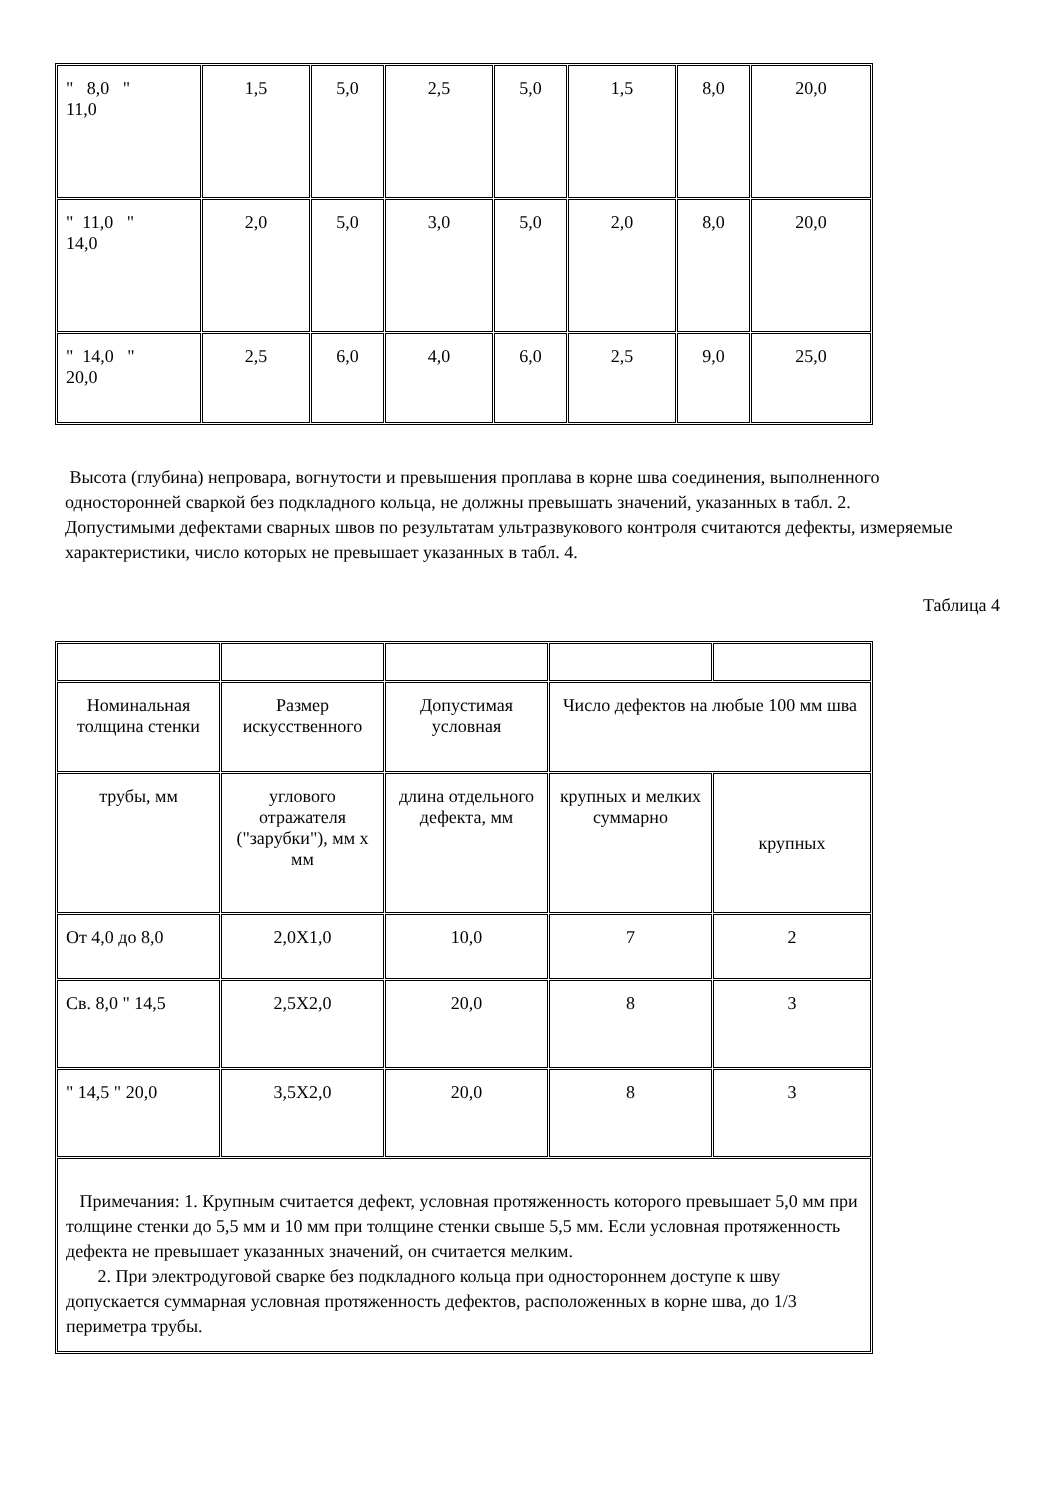| " 8,0 " 11,0 | 1,5 | 5,0 | 2,5 | 5,0 | 1,5 | 8,0 | 20,0 |
| " 11,0 " 14,0 | 2,0 | 5,0 | 3,0 | 5,0 | 2,0 | 8,0 | 20,0 |
| " 14,0 " 20,0 | 2,5 | 6,0 | 4,0 | 6,0 | 2,5 | 9,0 | 25,0 |
Высота (глубина) непровара, вогнутости и превышения проплава в корне шва соединения, выполненного односторонней сваркой без подкладного кольца, не должны превышать значений, указанных в табл. 2.
Допустимыми дефектами сварных швов по результатам ультразвукового контроля считаются дефекты, измеряемые характеристики, число которых не превышает указанных в табл. 4.
Таблица 4
| Номинальная толщина стенки | Размер искусственного | Допустимая условная | Число дефектов на любые 100 мм шва | |
| трубы, мм | углового отражателя ("зарубки"), мм х мм | длина отдельного дефекта, мм | крупных и мелких суммарно | крупных |
| От 4,0 до 8,0 | 2,0Х1,0 | 10,0 | 7 | 2 |
| Св. 8,0 " 14,5 | 2,5Х2,0 | 20,0 | 8 | 3 |
| " 14,5 " 20,0 | 3,5Х2,0 | 20,0 | 8 | 3 |
| Примечания: 1. Крупным считается дефект, условная протяженность которого превышает 5,0 мм при толщине стенки до 5,5 мм и 10 мм при толщине стенки свыше 5,5 мм. Если условная протяженность дефекта не превышает указанных значений, он считается мелким. 2. При электродуговой сварке без подкладного кольца при одностороннем доступе к шву допускается суммарная условная протяженность дефектов, расположенных в корне шва, до 1/3 периметра трубы. | | | | |